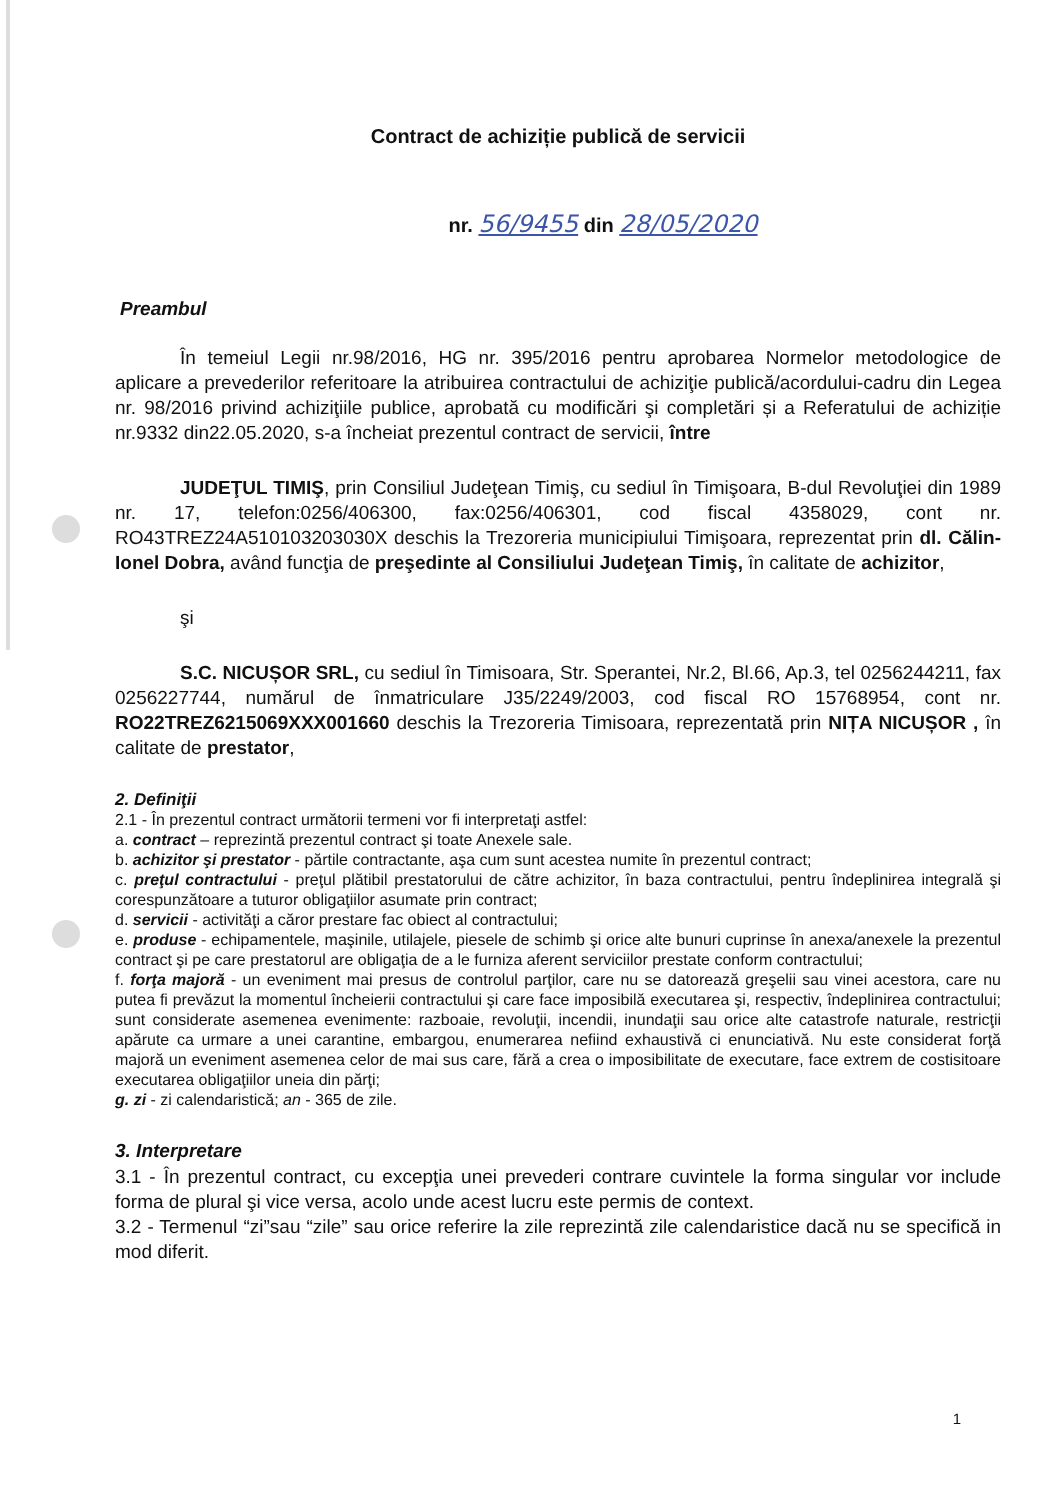Contract de achiziție publică de servicii
nr. 56/9455 din 28/05/2020
Preambul
În temeiul Legii nr.98/2016, HG nr. 395/2016 pentru aprobarea Normelor metodologice de aplicare a prevederilor referitoare la atribuirea contractului de achiziţie publică/acordului-cadru din Legea nr. 98/2016 privind achiziţiile publice, aprobată cu modificări şi completări și a Referatului de achiziție nr.9332 din22.05.2020, s-a încheiat prezentul contract de servicii, între
JUDEŢUL TIMIŞ, prin Consiliul Judeţean Timiş, cu sediul în Timişoara, B-dul Revoluţiei din 1989 nr. 17, telefon:0256/406300, fax:0256/406301, cod fiscal 4358029, cont nr. RO43TREZ24A510103203030X deschis la Trezoreria municipiului Timişoara, reprezentat prin dl. Călin-Ionel Dobra, având funcţia de preşedinte al Consiliului Judeţean Timiş, în calitate de achizitor,
şi
S.C. NICUȘOR SRL, cu sediul în Timisoara, Str. Sperantei, Nr.2, Bl.66, Ap.3, tel 0256244211, fax 0256227744, numărul de înmatriculare J35/2249/2003, cod fiscal RO 15768954, cont nr. RO22TREZ6215069XXX001660 deschis la Trezoreria Timisoara, reprezentată prin NIȚA NICUȘOR , în calitate de prestator,
2. Definiţii
2.1 - În prezentul contract următorii termeni vor fi interpretaţi astfel:
a. contract – reprezintă prezentul contract şi toate Anexele sale.
b. achizitor şi prestator - părtile contractante, aşa cum sunt acestea numite în prezentul contract;
c. preţul contractului - preţul plătibil prestatorului de către achizitor, în baza contractului, pentru îndeplinirea integrală şi corespunzătoare a tuturor obligaţiilor asumate prin contract;
d. servicii - activităţi a căror prestare fac obiect al contractului;
e. produse - echipamentele, maşinile, utilajele, piesele de schimb şi orice alte bunuri cuprinse în anexa/anexele la prezentul contract şi pe care prestatorul are obligaţia de a le furniza aferent serviciilor prestate conform contractului;
f. forţa majoră - un eveniment mai presus de controlul parţilor, care nu se datorează greşelii sau vinei acestora, care nu putea fi prevăzut la momentul încheierii contractului şi care face imposibilă executarea şi, respectiv, îndeplinirea contractului; sunt considerate asemenea evenimente: razboaie, revoluţii, incendii, inundaţii sau orice alte catastrofe naturale, restricţii apărute ca urmare a unei carantine, embargou, enumerarea nefiind exhaustivă ci enunciativă. Nu este considerat forţă majoră un eveniment asemenea celor de mai sus care, fără a crea o imposibilitate de executare, face extrem de costisitoare executarea obligaţiilor uneia din părţi;
g. zi - zi calendaristică; an - 365 de zile.
3. Interpretare
3.1 - În prezentul contract, cu excepţia unei prevederi contrare cuvintele la forma singular vor include forma de plural şi vice versa, acolo unde acest lucru este permis de context.
3.2 - Termenul “zi”sau “zile” sau orice referire la zile reprezintă zile calendaristice dacă nu se specifică in mod diferit.
1